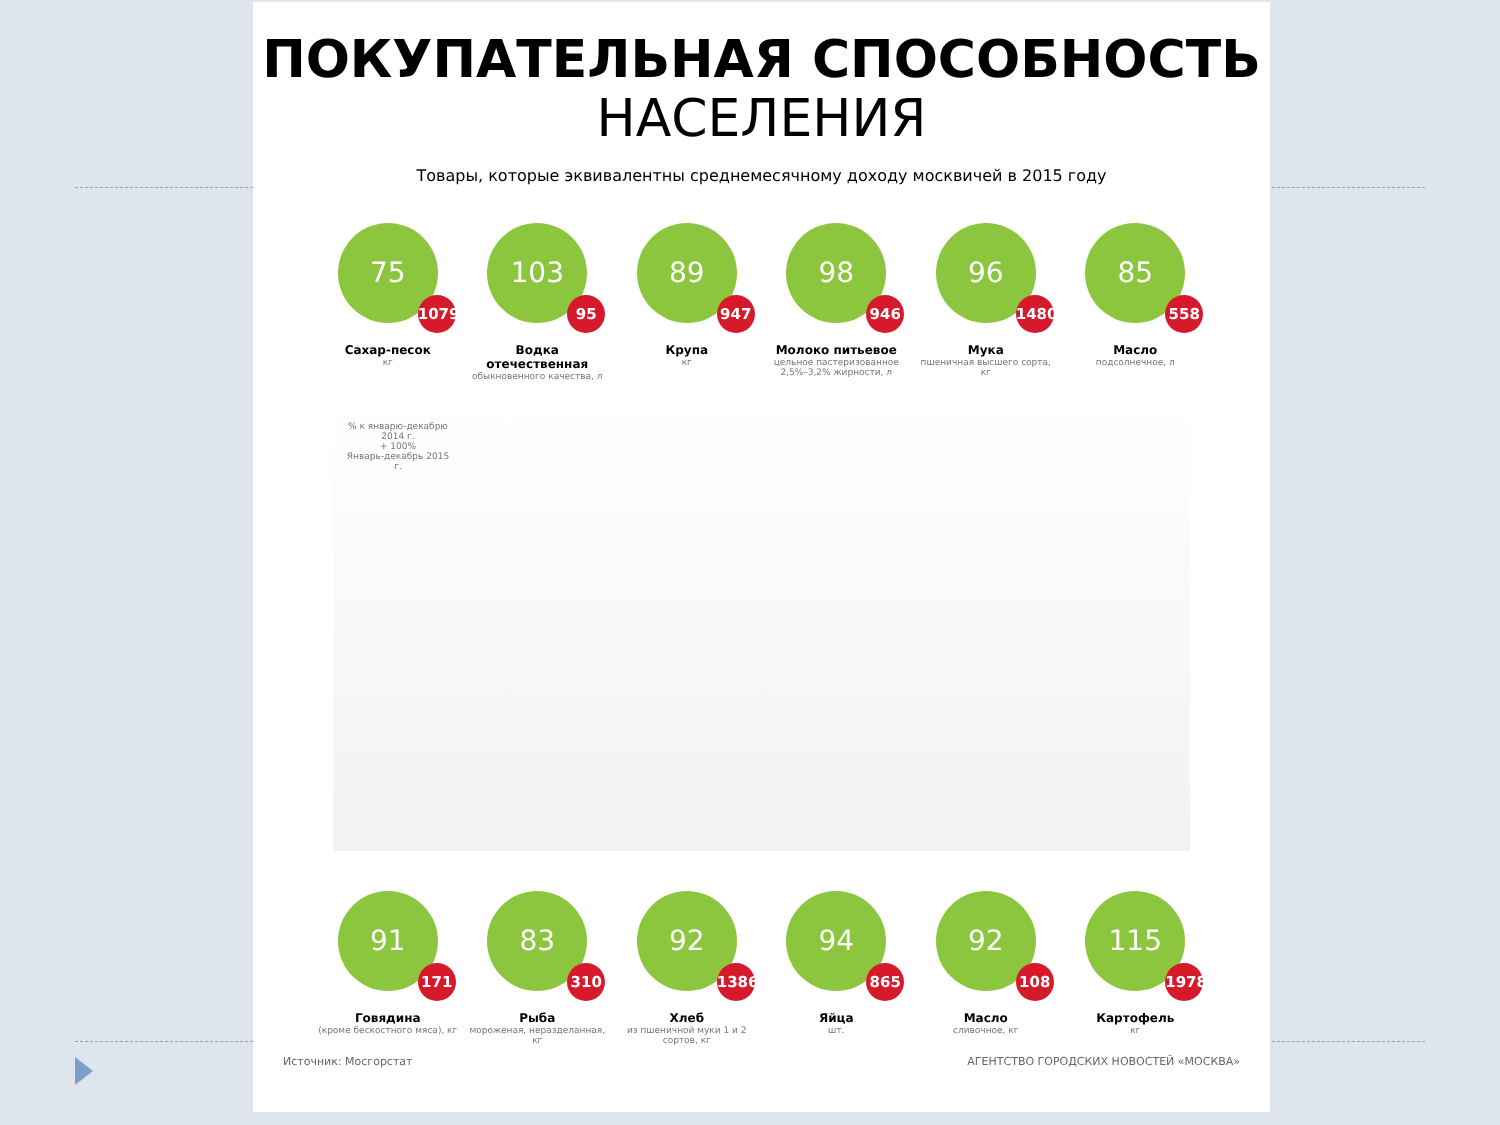ПОКУПАТЕЛЬНАЯ СПОСОБНОСТЬ
НАСЕЛЕНИЯ
Товары, которые эквивалентны среднемесячному доходу москвичей в 2015 году
75
1079
Сахар-песок
кг
103
95
Водка отечественная
обыкновенного качества, л
89
947
Крупа
кг
98
946
Молоко питьевое
цельное пастеризованное 2,5%–3,2% жирности, л
96
1480
Мука
пшеничная высшего сорта, кг
85
558
Масло
подсолнечное, л
% к январю-декабрю 2014 г.
+ 100%
Январь-декабрь 2015 г.
91
171
Говядина
(кроме бескостного мяса), кг
83
310
Рыба
мороженая, неразделанная, кг
92
1386
Хлеб
из пшеничной муки 1 и 2 сортов, кг
94
865
Яйца
шт.
92
108
Масло
сливочное, кг
115
1978
Картофель
кг
Источник: Мосгорстат АГЕНТСТВО ГОРОДСКИХ НОВОСТЕЙ «МОСКВА»